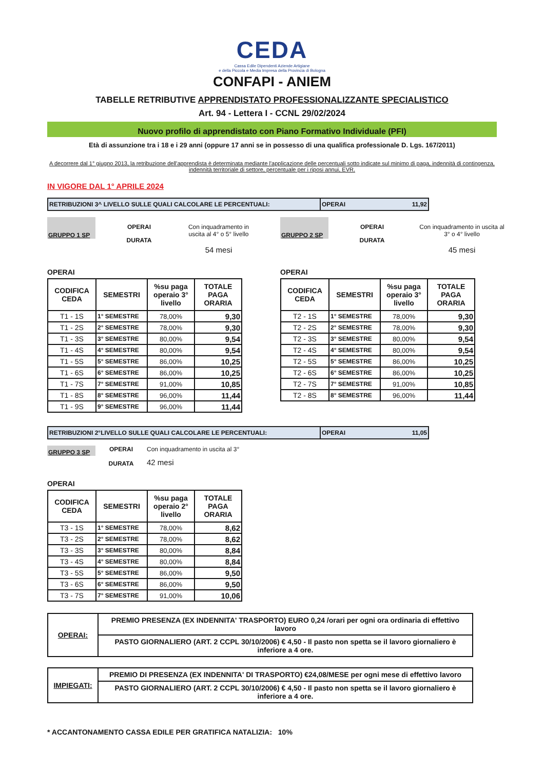CEDA
Cassa Edile Dipendenti Aziende Artigiane
e della Piccola e Media Impresa della Provincia di Bologna
CONFAPI - ANIEM
TABELLE RETRIBUTIVE APPRENDISTATO PROFESSIONALIZZANTE SPECIALISTICO
Art. 94 - Lettera I - CCNL 29/02/2024
Nuovo profilo di apprendistato con Piano Formativo Individuale (PFI)
Età di assunzione tra i 18 e i 29 anni (oppure 17 anni se in possesso di una qualifica professionale D. Lgs. 167/2011)
A decorrere dal 1° giugno 2013, la retribuzione dell'apprendista è determinata mediante l'applicazione delle percentuali sotto indicate sul minimo di paga, indennità di contingenza, indennità territoriale di settore, percentuale per i riposi annui, EVR.
IN VIGORE DAL 1° APRILE 2024
RETRIBUZIONI 3^ LIVELLO SULLE QUALI CALCOLARE LE PERCENTUALI: OPERAI 11,92
GRUPPO 1 SP
OPERAI
DURATA
Con inquadramento in uscita al 4° o 5° livello
54 mesi
OPERAI
| CODIFICA CEDA | SEMESTRI | %su paga operaio 3° livello | TOTALE PAGA ORARIA |
| --- | --- | --- | --- |
| T1 - 1S | 1° SEMESTRE | 78,00% | 9,30 |
| T1 - 2S | 2° SEMESTRE | 78,00% | 9,30 |
| T1 - 3S | 3° SEMESTRE | 80,00% | 9,54 |
| T1 - 4S | 4° SEMESTRE | 80,00% | 9,54 |
| T1 - 5S | 5° SEMESTRE | 86,00% | 10,25 |
| T1 - 6S | 6° SEMESTRE | 86,00% | 10,25 |
| T1 - 7S | 7° SEMESTRE | 91,00% | 10,85 |
| T1 - 8S | 8° SEMESTRE | 96,00% | 11,44 |
| T1 - 9S | 9° SEMESTRE | 96,00% | 11,44 |
GRUPPO 2 SP
OPERAI
DURATA
Con inquadramento in uscita al 3° o 4° livello
45 mesi
OPERAI
| CODIFICA CEDA | SEMESTRI | %su paga operaio 3° livello | TOTALE PAGA ORARIA |
| --- | --- | --- | --- |
| T2 - 1S | 1° SEMESTRE | 78,00% | 9,30 |
| T2 - 2S | 2° SEMESTRE | 78,00% | 9,30 |
| T2 - 3S | 3° SEMESTRE | 80,00% | 9,54 |
| T2 - 4S | 4° SEMESTRE | 80,00% | 9,54 |
| T2 - 5S | 5° SEMESTRE | 86,00% | 10,25 |
| T2 - 6S | 6° SEMESTRE | 86,00% | 10,25 |
| T2 - 7S | 7° SEMESTRE | 91,00% | 10,85 |
| T2 - 8S | 8° SEMESTRE | 96,00% | 11,44 |
RETRIBUZIONI 2°LIVELLO SULLE QUALI CALCOLARE LE PERCENTUALI: OPERAI 11,05
GRUPPO 3 SP
OPERAI
DURATA
Con inquadramento in uscita al 3°
42 mesi
OPERAI
| CODIFICA CEDA | SEMESTRI | %su paga operaio 2° livello | TOTALE PAGA ORARIA |
| --- | --- | --- | --- |
| T3 - 1S | 1° SEMESTRE | 78,00% | 8,62 |
| T3 - 2S | 2° SEMESTRE | 78,00% | 8,62 |
| T3 - 3S | 3° SEMESTRE | 80,00% | 8,84 |
| T3 - 4S | 4° SEMESTRE | 80,00% | 8,84 |
| T3 - 5S | 5° SEMESTRE | 86,00% | 9,50 |
| T3 - 6S | 6° SEMESTRE | 86,00% | 9,50 |
| T3 - 7S | 7° SEMESTRE | 91,00% | 10,06 |
| OPERAI: | PREMIO PRESENZA (EX INDENNITA' TRASPORTO) EURO 0,24 /orari per ogni ora ordinaria di effettivo lavoro |
| | PASTO GIORNALIERO (ART. 2 CCPL 30/10/2006) € 4,50 - Il pasto non spetta se il lavoro giornaliero è inferiore a 4 ore. |
| IMPIEGATI: | PREMIO DI PRESENZA (EX INDENNITA' DI TRASPORTO) €24,08/MESE per ogni mese di effettivo lavoro |
| | PASTO GIORNALIERO (ART. 2 CCPL 30/10/2006) € 4,50 - Il pasto non spetta se il lavoro giornaliero è inferiore a 4 ore. |
* ACCANTONAMENTO CASSA EDILE PER GRATIFICA NATALIZIA: 10%